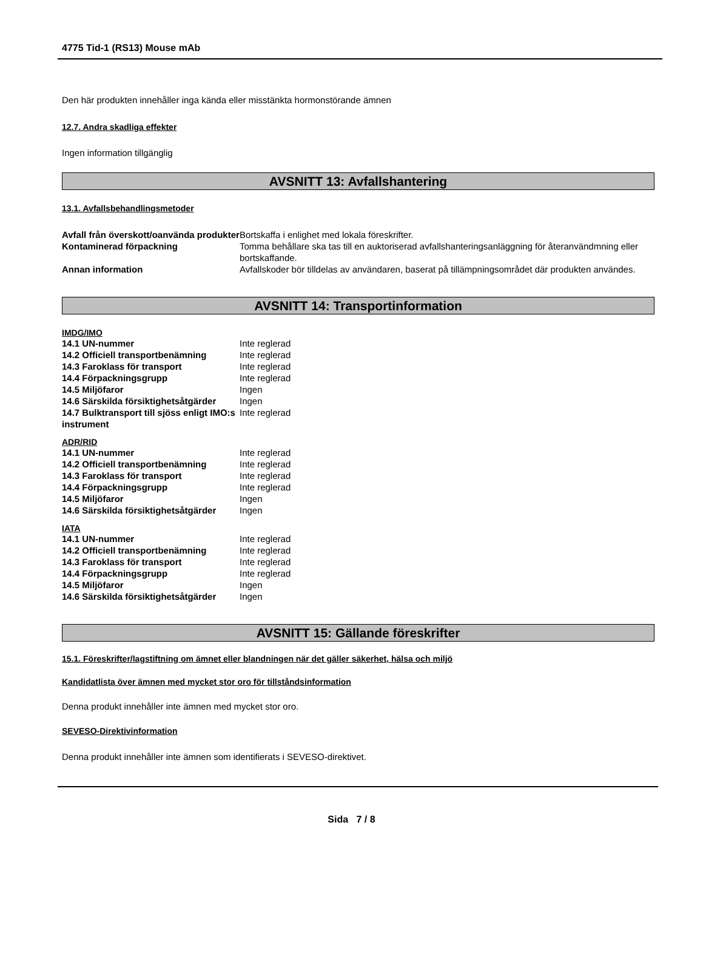4775 Tid-1 (RS13) Mouse mAb
Den här produkten innehåller inga kända eller misstänkta hormonstörande ämnen
12.7. Andra skadliga effekter
Ingen information tillgänglig
AVSNITT 13: Avfallshantering
13.1. Avfallsbehandlingsmetoder
| Avfall från överskott/oanvända produkter | Bortskaffa i enlighet med lokala föreskrifter. |
| Kontaminerad förpackning | Tomma behållare ska tas till en auktoriserad avfallshanteringsanläggning för återanvändmning eller bortskaffande. |
| Annan information | Avfallskoder bör tilldelas av användaren, baserat på tillämpningsområdet där produkten användes. |
AVSNITT 14: Transportinformation
IMDG/IMO
| 14.1 UN-nummer | Inte reglerad |
| 14.2 Officiell transportbenämning | Inte reglerad |
| 14.3 Faroklass för transport | Inte reglerad |
| 14.4 Förpackningsgrupp | Inte reglerad |
| 14.5 Miljöfaror | Ingen |
| 14.6 Särskilda försiktighetsåtgärder | Ingen |
| 14.7 Bulktransport till sjöss enligt IMO:s instrument | Inte reglerad |
ADR/RID
| 14.1 UN-nummer | Inte reglerad |
| 14.2 Officiell transportbenämning | Inte reglerad |
| 14.3 Faroklass för transport | Inte reglerad |
| 14.4 Förpackningsgrupp | Inte reglerad |
| 14.5 Miljöfaror | Ingen |
| 14.6 Särskilda försiktighetsåtgärder | Ingen |
IATA
| 14.1 UN-nummer | Inte reglerad |
| 14.2 Officiell transportbenämning | Inte reglerad |
| 14.3 Faroklass för transport | Inte reglerad |
| 14.4 Förpackningsgrupp | Inte reglerad |
| 14.5 Miljöfaror | Ingen |
| 14.6 Särskilda försiktighetsåtgärder | Ingen |
AVSNITT 15: Gällande föreskrifter
15.1. Föreskrifter/lagstiftning om ämnet eller blandningen när det gäller säkerhet, hälsa och miljö
Kandidatlista över ämnen med mycket stor oro för tillståndsinformation
Denna produkt innehåller inte ämnen med mycket stor oro.
SEVESO-Direktivinformation
Denna produkt innehåller inte ämnen som identifierats i SEVESO-direktivet.
Sida 7 / 8